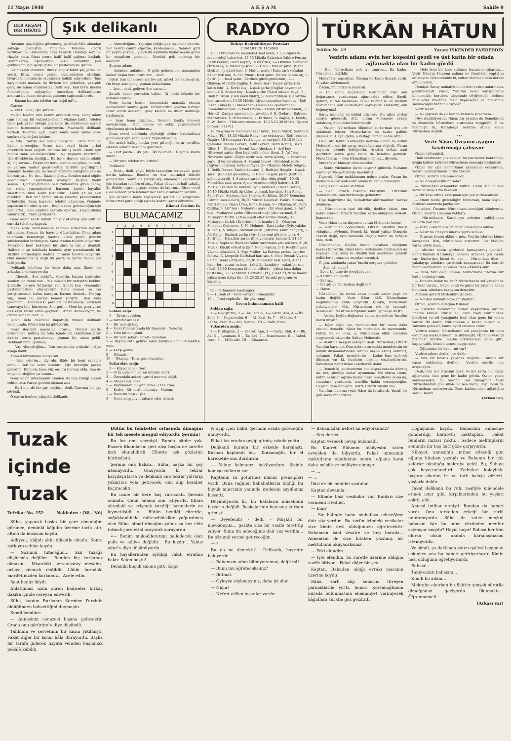11 Mayıs 1940 A K Ş A M Sahife 9
HER AKŞAM
BİR HİKÂYE
Şık delikanlı
Havanın güzelliğine güvenmiş, pardösü filân almadan sokağa çıkmıştım. Tünelden Taksime doğru ilerliyordum. Birdenbire hava karardı. Oldukça sert bir rüzgâr çıktı. Biraz sonra hafif hafif yağmur başladı. Islanmaktan, üşümekten, nezle olmaktan pek çekindiğim için gelişi güzel bir pastahaneye girdim.
Bir masaya oturdum. Burası küçük fakat şık, güzel bir yerdi. Biraz sonra çayımı yudumlarken etrafımı, civardaki masalarda oturanları tedkik ediyordum. Tam karşımdaki masada iki dirhem bir çekirdek, yakışıklı genç bir adam oturuyordu. Üstü başı, hali tavrı sinema filimlerindeki milyarder Amerikan delikanlılarını andıran bu adam bir aralık garsonu çağırarak sordu:
— Kuzum burada telefon var değil mi?...
Garson:
— Evet... dedi, işte şurada...
Meğer telefon tam benim arkamda imiş. Genç adam canı sıkılmış bir vaziyette benim yüzüme baktı. Telefon bana pek yakın olduğu için belki de söyliyeceği şeyleri benim işitmemden çekiniyordu. Maamafih delikanlı ilerledi. Telefonu açtı. Biraz sonra onun yavaş sesle şunları söylediğini işittim:
— Allo... Şaziye sen misin nonoşum... Sana fena bir haber vereceğim. Yarım saat evvel bizim şirket direktörü beni çağırdı. Mühim bir iş verdi. Onun için bugün sana gelemiyeceğim... Ne yapayım yavrum?... İşte direktörün aksiliği... Bu işe o derece canım sıkıldı ki, hiç sorma... Düşün bir kere, seninle ne güzel, ne tatlı, ne şairane saatler geçirecektik. Birlikte geçirdiğimiz zamanın benim için ne kadar kıymetli olduğunu sen de bilirsin ya... Ne ise... Şaziyeciğim... Benden nasıl şüphe edebilirsin?... Hayatımda sevdiğim yegâne kadın sensin... Çocukluğumdan beri rüyalarıma giren çehre, on sekiz yaşımdanberi başımın içinde hayalini yaşattığım sima senin yüzündür... Lâkin ah şu aksi direktör... Ben mi? Şimdi bizim şirketin şubelerinden birindeyim. Sana buradan telefon ediyorum. Önümde yapılacak bir sürü iş var... Bugün sana gelemediğim için beni affet... Seni uzaktan hasretle öperim... Haydi Allaha ısmarladık... Yarın görüşürüz...
Genç adam sanki büyük bir yük atlatmış gibi asık bir suratla telefonu kapattı.
Alçak sesle konuşmasına rağmen sözlerinin hepsini işitmiştim. Sonsuz bir hayrete düşmüştüm. Genç adam telefonda konuştuğu kadına «Ben şimdi şirketin şubelerinden birindeyim. Sana oradan telefon ediyorum. Masamda beni bekleyen bir sürü iş var...» demişti. Halbuki o şu dakikada benimle ayni pastahanede idi. Yüzünü görmediğim kadına buradan telefon ediyordu. Onu masasında iş değil iki pasta ile yarım fincan çay bekliyordu.
Delikanlı telefonu bir kere daha açtı. Şimdi bir arkadaşile konuşuyordu:
— Ahmed... Sen misin?... diyordu, kuzum kardeşim, senden bir ricam var... Pek müşkül bir vaziyette kaldım. Şiddetle paraya ihtiyacım var. Şimdi ben «Yasemin» pastahanesinde oturuyorum. Bana hemen on lira yetiştirmezsen halim haraptır. Kuzum Ahmed... Ne yap yap, bana bu parayı hemen yetiştir... Ben sana gelemem... Cebimdeki paraları pastahaneye verirsem tramvaya bile binemem. Sen getir... Hem bu para yirmi dakikaya kadar elime geçmeli... Aman Ahmedciğim, ne olursa senden olur...»
İkinci defa telefonu kapattığı zaman delikanlı memnundu. Gözlerinin içi gülüyordu.
Biraz ilerideki masasına oturdu. Gözleri saatte beklemeğe, müthiş bir telâş içinde idi. Hakikaten yirmi dakika sonra pastahaneye şişman bir adam geldi. Delikanlı bunu görünce:
— Vay Ahmedciğim... Tam zamanında yetiştin!... diye ayağa kalktı.
Ahmed burnundan soluyarak:
— Rica ederim... diyordu, ikide bir beni rahatsız etme... Bak bu sefer sondur... İşte istediğin parayı getirdim. Bununla bana yüz on lira borcun oldu. Ben de milyoner değilim ya canım...
Genç adam arkadaşının elinden iki beş liralığı alarak cebine attı. Parayı getiren şişman zat:
— Bari ben de bir çay içeyim... dedi. Garsona bir çay söyledi.
O çayını içerken yakışıklı delikanlı:
— Ahmedciğim... Yaptığın iyiliğe pek teşekkür ederim. Sen benim canım ciğerim, kardeşimsin... Senden gizli bir şeyim yoktur... Şimdi iki dakikaya kadar benim güzel bir misafirim gelecek... Kendisi pek mahcup bir kadındır...
Şişman adam:
— Anladım, anladım... O gelir gelmez ben masamdan kalkar başka yere otururum... dedi.
Fakat tam bu sırada içeriye şık, güzel bir kadın girdi. On lirayı alan genç, şişman arkadaşına:
— İşte... dedi, geliyor. Sen savuş!...
Zavallı adam yerinden kalktı. Tâ öteki köşede bir masaya oturdu.
Genç kadın benim karşımdaki masada oturan delikanlının yanına geldi. Biribirlerinin ellerini sıktılar. Biraz sonra delikanlı genç kadına ne diller dökmeğe başlamıştı:
— İnan bana güzelim... Senden başka kimseyi sevmiyorum... Sen benim on sekiz yaşımdanberi rüyalarıma giren kadınsın...
Biraz evvel telefonda söylediği sözleri hatırladıkça gülmemek için kendimi zor zaptediyordum.
Bir aralık kalkıp başka yere gitmeğe karar verdiler. Garson onların hesabını görürken:
— Dört pasta... iki çay... İki telefon!... Deyince kadın sordu:
— Bir yere telefon mu ettiniz?
Delikanlı:
— Evet... dedi, şöyle böyle tanıdığım bir zavallı genç darda kalmış... Benden on lira istetmişti birisile gönderdim. Sonra da parayı alıp almadığını öğrenmek için buradan telefon ettim... Fakat dünyanın hali tuhaf... Şu ileride oturan şişman adamı da tanırım... Biraz evvel o da benden para istemez mi? Tabii kıramadım verdim...
Şık delikanlı böyle söyliyerek gözleri ile sevgilisine biraz evvel para aldığı şişman adamı işaret ediyordu.
Hikmet Feridun Es
BULMACAMIZ
| | 1 | 2 | 3 | 4 | 5 | 6 | 7 | 8 | 9 | 10 |
| --- | --- | --- | --- | --- | --- | --- | --- | --- | --- | --- |
| 1 | | | | | | | | | | |
| 2 | | | | | | | | | | |
| 3 | | | | | | | | | | |
| 4 | | | | | | | | | | |
| 5 | | | | | | | | | | |
| 6 | | | | | | | | | | |
| 7 | | | | | | | | | | |
| 8 | | | | | | | | | | |
| 9 | | | | | | | | | | |
| 10 | | | | | | | | | | |
Soldan sağa:
1 — Tavassut eden.
2 — taznifat arabası.
3 — Bir nevi şirket.
4 — Tersi Yunanistanda bir limandır - General.
5 — Yılın birinci günü.
6 — Bir nevi şekerli çörek - Zeveban.
7 — Başına «M» gelirse mani söyliyen olur - Almaktan emir.
8 — Karşı gelme.
9 — Nüvazis.
10 — Gözyaşı - Tersi gece kuşudur.
Yukarıdan aşağı:
1 — Küşad eder - Derd.
2 — Orta çağa son veren intibah devri.
3 — Omuzdaki askeri işareti mevcud değil.
4 — Ateşlenmiş ocak.
5 — Bayramdan bir gün evvel - Bina etme.
6 — Keder - Bir harfin okunuşu - Matem.
7 — İbadetin başı - İştial.
8 — Tersi meşguliyet taharri eder demek-
RADYO
Türkiye Radyodifüzyon Postaları
CUMARTESİ 11/5/940
13,30 Program ve memleket saat ayarı, 13,35 Ajans ve meteoroloji haberleri, 13,50 Müzik: Çalanlar: Fahire Fersan, Refik Fersan, Fahri Kopuz, Basri Üfler, 1— Okuyan: Semahat Özdenses, 1- Mahur peşrevi, 2- Dede - Mahur şarkı: (Sana lâyık mı ey güzel ten), 3- Mahur şarkı: (Saba tarfı vefadan haber yok mu), 4- Sel. Pınar - Rast şarkı: (Yalnız benim ol), 5- Şerif İçli - Rast şarkı: (Gittikçe güzel gözlerinin), 2— Okuyan: Mustafa Çağlar, 1- Şevki bey - Uşşak şarkı: (Bir katre için), 2- Şevki bey - Uşşak şarkı: (Dağlar dayanmaz eninle), 3- Ahmet bey - Uşşak şarkı: (Nasıl çıksam başa), 4- Halk türküsü: (Sarı mavi yıldız), 5- Halk türküsü: (Sarardım ben sarardım), 14,30 Müzik: Riyaseticumhur bandosu: (Şef: İhsan Künçer), 1- Massenet - Herodiade operasından Romalılar korosu. 2- Paul Lincke - Amina (Mısır serenadı), 3- Hérold - Zampa operasından uvertür, 4- B. Godard - Şalrane manzaralar: 1- Ormanlarda; 2- Kırlarda; 3- Dağda; 4- Köyde, 5- W. Halim - Türk entermezzosu. 15,15-15,30 Müzik: Operet potpurileri (Pl.)
18 Program ve memleket saat ayarı, 18,05 Müzik: Senfonik Müzik (Pl.), 18,30 Müzik: Radyo caz orkestrası (Şef: İbrahim Özgür), 19 Konuşma (Yurt bilgisi ve sevgisi), 19,15 Müzik, Çalanlar: Fahire Fersan, Refik Fersan, Fahri Kopuz, Basri Üfler, 1— Okuyan: Necmi Rıza Ahıskan, 1- Arif bey - Nihavend şarkı: (Ben buyi vefa bekler iken), 2- Arif bey - Nihavend şarkı: (Söyle nedir baisi zarın gönlü), 3- Ferahnak şarkı: (Hoş varatmış), 4- Kanuni Reşad - Ferahnak şarkı: (Ağyar ile dalmış zevku sefaya), 2— Okuyan: Melek Tokgöz, 1- Refik Fersan: Tanbur taksimi, 2- Bedriye Hoşgör - Uşşak şarkı: (Gel aşık gücenme), 3- Dede - Uşşak şarkı: (Gitti de gelmeyiverdi), 4- Suzinak şarkı: (Zar oldu gönül), 19,45 Memleket saat ayarı, Ajans ve meteoroloji haberleri, 20 Müzik: Trabzon ve havalisi oyun havaları - Hasan Sözeri, 20,10 Müzik: Halk türküleri ve kaşık havaları, Sarı Recep, Sadi Yaver Ataman, Aziz Şenses, Ali Erbaş, 20,30 Konuşma (Günün meseleleri), 20,50 Müzik: Çalanlar: Fahire Fersan, Fahri Kopuz, Basri Üfler, Refik Fersan, 1— Okuyan: Mustafa Çağlar, 1- Arif bey - Muhayyer şarkı: (Ey ateşi gam), 2- Arif bey - Muhayyer şarkı: (İltimas etmeğe yâre varınız), 3- Muhayyer türkü: (Efem şimdi eller sözüne kandı), 4- Muhayyer türkü: (Evlerimin önü handır), 2— Okuyan: Semahat Özdenses, 1- N. Mehmet - Rast şarkı: (Öyle yakdın ki beni), 2- Tatyos - Suzinak şarkı: (Atfetme sakın hançeri), 3- Ali Galip - Suzinak şarkı: (Bir lâhza seni görmek için), 4- Şerif İçli - Hicazkâr şarkı: (Çok yosmalar kandırır), 21,20 Müzik: Soprano Hüdadat Şakir tarafından şan soloları, 21,45 Müzik: Küçük orkestra (Şef: Necip Aşkın), 1- F. Recktenwald: Viyana müzikleri, 2- Pepi Müller: La Paloma şarkısı üzerine fantezi, 3- Leopold: Karlsbad hatırası, 4- Nice Dostal: Viyana, Selâm Sana! (Potpuri), 22,30 Memleket saat ayarı, Ajans haberleri, ziraat, esham - tahvilât, kambiyo - nukut borsası (fiat), 22,50 Konuşma (Ecnebi dillerde - yalnız kısa dalga postasile), 22,50 Müzik: Cazband (Pl.), (Saat 23,20 ye kadar yalnız uzun dalga ile), 23,25-23,30 Yarınki program ve kapanış.
tir - Parlamanın başlangıcı.
9 — Hubub et - Tersi cereyan etmemiştir.
10 — Tersi cephedir - Bir göz rengi.
Geçen bulmacamızın halli
Soldan sağa:
1 — Değiştirme, 2 — İsal, Acaib, 3 — Şarkı, Alla, 4 — İri, Zola, 5 — Kepazeedin, 6 — At, Kart, İc, 7 — Münire, 8 — Lahza, Azat, 9 — Ani, Nemad, 10 — Nallı, Emel.
Yukarıdan aşağı:
1 — Dişikaplan, 2 — Esaret, Ana, 3 — Garip, Ehil, 4 — İlk, Ak, 5 — İşzamanı, 6 — Ta, Erü, 7 — İcazetname, 8 — Ralod, İzam, 9 — Millirade, 10 — Ebaancet.
TÜRKÂN HÂTUN
Tefrika: No. 59 Yazan: İSKENDER FAHREDDİN
Vezirin adamı evin her köşesini gezdi ve üst katta bir odada ağlamakta olan bir kadın gördü
— Ben Nûrucihanı çok iyi tanırım... Bu kadın, Nûrucihan değildir.
Muhafızlar şaşırdılar. Özcana herkesin itimadı vardı. O, yalan söylemezdi.
Özcan, muhafızlara yalvardı:
— Bu kadın suçsuzdur. Nûrucihan diye onu boğarsanız, yurdumuza uğursuzluk çöker. Haydi, gidiniz, sultan Mehmede haber veriniz ve bu kadının Nûrucihana çok benzediğini söyleyiniz. Günahtır, onu boğmayınız!
Saray muhafızı tereddüd ediyordu. Bir atlıyı derhal saraya gönderdi. Atlı, sultan Mehmede vakayı anlatınca, hükümdar hiddetlendi:
— Özcan, Nûrucihanı ölümden kurtarmak için sizi aldatmak istiyor. Memurlarım bu kadar gaflete düşmezler. Haydi gidin, o kaltağı hemen nehre atın!
Dedi, atlı tekrar Karaderya nehrine döndü ve sultan Mehmedin emrini saray muhafızlarına söyledi. Özcan kayanın dibinde bekliyordu. Aradan birkaç saat geçtikten sonra genç kadın da kendine gelmişti. Muhafızlara: — Ben Nûrucihan değilim... diyordu.
Muhafızlar kimseyi dinlemediler:
— Senin yüzünden bizim başımız gidecek. Sultanın emrini yerine getirmeğe mecburuz.
Diyerek, ölüm mahkûmunu nehre attılar. Özcan bu hâdiseden çok müteessir olmuş ve evine dönmüştü.
Genç akıdın nehre atılırken:
— Ben, Otrarlı Yusufun karısıyım... Otrardan Semerkanda, onu kurtamağa gelmiştim.
Diye bağırdıysa da, muhafızlar aldırmadılar. Saraya dönünce:
— Nûrucihanın işini bitirdik, dediler, fakat, onu nehre atarken Otrarlı Yusufun karısı olduğunu söyledi. İnanmadık.
Vezir Nâsır bunu duyunca sultan Mehmede koştu:
— Nûrucihan boğulurken, Otrarlı Yusufun karısı olduğunu söylemiş. Demek ki, Yusuf yalnız Cengizin casusu değil, ayni zamanda Güçlük hanın da hafiyesi imiş, dedi.
Nûrucihanın, Güçlük hanın akrabası olduğunu herkes biliyordu. Nâsır bunu söylemekle hükümdarı da şüpheye düşürmüş ve Güçlük han aleyhinde şiddetli tedbirler alınmasına meydan vermişti.
O gün, zindanda yatan Yusufu sorguya çektiler:
— Sen evli misin?
— Evet. Üç tane de çocuğum var.
— Karının adı nedir?
— Sahra...
— Bir adı da Nurucihan değil mi?
— Hayır.
Nûrucihan, üç çocuk anası olacak kadar yaşlı bir kadın değildi. Vezir Nâsır hâlâ Nûrucihanın boğulduğunu iddia ediyordu. Çünkü, Nûrucihanı yakalıyanlar: «Biz, Nûrucihanı çok iyi tanırız!» demişlerdi. Nâsır bu sorgudan sonra, şüpheye düştü:
— Acaba, boğdurduğumuz kadın, gerçekten Yusufun karısı mıydı?
— Eğer böyle ise, memleketten bir casus daha eksildi, demekti. Nâsır bu neticeden de memnundu. Fakat, ne de olsa, o, Nûrucihanı ölüm cezasına çarptırmak istiyordu. Sultan Mehmede:
— Yusuf da herşeyi saklıyor, dedi. Nûrucihan, Otrarlı Yusufun karısıdır. Onu nehre attırmakla memleketin en büyük düşmanlarından birinin başını ezmiş oldunuz, sultanım! Fakat, memlekette o kadar başı ezilecek düşman var ki, bunların hepsini cezalandırırsak, Karaderya nehri insan cesedlerile dolar.
— Demek ki, yurdumuzun her köşesi casusla dolmuş da, biz, şimdiye kadar uyumuşuz. Ne olursa olsun, bütün nehirler ağzına kadar insan cesedlerile dolsa da, casuslara yurdumda teneffüs hakkı vermiyeceğim. Hepsini geberteceğim. Hattâ Otrarlı Yusufu bile...
Yusufun idamına vezir Nâsır da taraftardı. Yusuf, bir gün saray muhafızına:
— Hele beni bir kere sultanın huzuruna çıkarınız... Vezir Nâsırın Harzem şahına ne fenalıklar yaptığını anlatayım. Göreceksiniz ki, sultan Mehmed beni derhal affedecektir.
Demişti. Saray muhafızı bu sözleri vezire anlatmakta gecikmemişti. Nâsır, Yusufun neler söyliyeceğini bilmemekle beraber, aleyhinde söyliyeceği sözlerin hükümdar üzerinde tesir yapacağını ve mevkiinin sarsılacağını tahmin ediyordu.
Vezir Nâsır:
— Ne yapsam da şu herifin kafasını koparsam...
Diye düşünüyordu. Nâsır, bir yandan da Semekrand ve civarında Nûrucihanı aratmakla meşguldü. O da inanmıştı ki, Karaderya nehrine atılan kadın Nûrucihan değildi.
***
Vezir Nâsır, Özcanın ayağını kaydırmağa çalışıyor
Özcan iyileşmişti.
Halk tarafından çok sevilen bu yurdsever kahraman, ayağa kalkar kalkmaz Nûrucihanı aramağa başlamıştı.
Özcan bir gün Semerkand çarşısında dolaşırken, vezirin adamlarından birine rasladı.
Özcan, vezirin adamına sordu:
— Ne dolaşıyorsun burada?
— Nûrucihanı aramaktan bıktım. Onun izini bulana vezir bir kese altın verecek.
— Bir kese altına kavuşmak için çok yorulacaksın!
— Onun nerde gizlendiğini biliyorsan, bana böyle... Altınları aramızda paylaşırız.
Bu adam, Özcanın Nûrucihanı sevdiğini bilmiyordu. Özcan, vezirin adamına yaklaştı:
— Nûrucihanın Karaderya nehrine atıldığından haberin yok mu?
— Vezir, o kadının Nûrucihan olmadığını biliyor.
— Nâsır bu cinayeti bilerek yaptı demek?!
— Orasına benim aklım ermez. Vezirin işlerine kimse karışamaz. Ben, Nûrucihanı arıyorum. Bir bildiğin varsa, söyle bana...
— Altınlar senin gözlerini kamaştırmış galiba?! Semerkandda Karaderya nehrine atılacak çok casus var. Bunlardan birini de sen — Nûrucihan diye — yakalayıp, altınlara çarçabuk kavuşursun! Bu suretle memleketimizden bir casus daha eksilmiş olur.
— Fena fikir değil amma, Nûrucihana üzerine bir kadın bulamıyorum.
— Bundan kolay ne var? Nûrucihanın sol yanağında bir beni vardır... Böyle benli ve güzel bir yabancı kadın bulursan, altınlara kavuştun demektir.
Adamın gözleri birdenbire ışıldadı:
— Nerden bulmalı böyle bir kadını?...
Özcan, adamın kulağına fısıldadı:
— Rikistan meydanına bakan köşklerden birinde İmadın annesi oturur. Bu evde tıpkı Nûrucihana benziyen ve sol yanağında beni olan genç bir kadın vardır. Bu kadın, Nûrucihana o kadar benzer ki... Yanyana gelseler, kimse ayırd edemez onları.
Vezirin adamı, Nûrucihanın sol yanağında bir beni olduğunu başkalarından da duymuştu. Özcânın verdiği malûmat üzerine İmadın Rikistandaki evine gitti, kapıyı çaldı. İmadın annesi kapıyı açtı:
— Oğlumdan bir haber mi var?
Vezirin adamı derhal eve daldı:
— Size bir fenalık yapacak değilim... Burada bir casus saklanmış dediler... Vezirin emrile onu arıyacağım.
Dedi, evin her köşesini gezdi ve üst katta bir odada ağlamakta olan genç bir kadın gördü. Özcan yalan söylememişti, bu kadının sol yanağında tıpkı Nûrucihanınki gibi siyah bir ben vardı. Boyu bosu da Nûrucihanı andırıyordu. Genç kadına niçin ağladığını sordu. Kadın:
(Arkası var)
Tuzak içinde Tuzak
Tefrika: No. 152 Nakleden : (Vâ - Nû)
Süha, yapacak başka bir çare olmadığını görünce, deminki kâğıdın üzerine tarih attı; altına da imzasını koydu.
Adliyeci, kâğıdı aldı; dikkatle okudu. Sonra katlayıp cebine koydu.
— Sözümü tutacağım... Sizi tuzağa düşürmüş değilim... Benden hiç korkunuz olmasın... Mısırdaki kervansaray meselesi ortaya çıkacak değildir. Lâkin buradaki marifetinizden korkunuz... Acele edin..
Saat henüz ikiydi.
Anlatılması uzun süren hadiseler birkaç dakika içinde cereyan ediverdi.
Süha, kaptan Burhanın Şermine Pervinin öldüğünden bahsettiğini duymuştu.
Kendi kendine:
— Annesinin cenazesi başına gidecektir. Orada onu görürüm!» diye düşündü.
Talihinin ve servetinin bir kısmı yıkılmıştı. Fakat diğer bir kısmı hâlâ duruyordu. Başka bir tarafa giderek hayata veniden başlamak pekâlâ kabildi.
Bütün bu felâketler ortasında dimağını bir tek mesele meşgul ediyordu: Şermin!
Bu kız onu sevmişti. Bunda şüphe yok. Esasen ithamlarını geri alışı başka ne suretle izah olunabilirdi. Elbette aşk gözlerini bürümüştü.
Şermin ona kalsın... Süha, başka bir şey istemiyordu. Umuyordu ki tekrar karşılaşırlarsa ve delikanlı ona tekrar yalvarıp yakarırsa yola getirecek, onu alıp beraber kaçıracaktı.
Bu usule bir kere baş vuracaktı. Şermin onundu. Onun adama sını istiyordu. Elinin altındaki ve erişmek istediği hazinelerin en kıymetlisidi o... Bütün benliği cürettle, soğukkanlılıkla, mütesebbislikle yuğurulmuş olan Süha, şimdi dimağını yalnız şu kızı elde tutmak çarelerini arayarak yoruyordu.
«— Benim mukadderatımı halledecek olan polis ve adliye değildir... Bu kızdır... Yalnız odur!» diye düşünüyordu.
Bu hayallerinden ayıldığı vakit, etrafına baktı: Salon boştu!
Deminki küçük salona gitti. Kapı-
yı açıp içeri baktı. Şermini orada göreceğini umuyordu.
Fakat kız oradan geçip gitmiş; odada yoktu.
Delikanlı burada bir erkekle karşılaştı. Burhan kaptandı bu... Korsanoğlu, bir el hareketile onu durdurdu.
— Yalnız kalmanızı bekliyordum. Sizinle konuşacaklarım var.
Kaptanın su götürmez namus prensipleri vardı. Buna rağmen kabahatlerini bildiği bu büyük mücrimin yanında iradesini zayıflamış hissetti.
Düşünüyordu ki, bu hataların müsebbibi bizzat o değildi. Başkalarının hatasına kurban gitmişti.
— Beyefendi! - dedi. - Müşkül bir mevkideyim... Şarkta size bir vazife terettüp ediyor. Bunu ifa edeceğime dair söz verdim... Bu sözümü yerine getireceğim.
— ?
Bu da ne demekti?... Delikanlı, hayretle bakıyordu.
— Babanızın adını bilmiyorsunuz, değil mi?
— Bunu mu öğreteceksiniz?
— İhtimal.
— Öyleyse söylemeyiniz, daha iyi olur.
— Niçin?
— Nefret edilen insanlar vardır.
— Babanızdan nefret mi ediyorsunuz?
— Son derece.
Kaptan verecek cevap bulamadı.
Bu Kudret Sühanın hikâyesini zaten evvelden de biliyordu. Fakat annesinin mektubunu okuduktan sonra, oğlana karşı daha müşfik ve mülâyim olmuştu.
— ...
— ...
İkisi de bir müddet sustular.
Kaptan devamla:
— Elimde bazı vesikalar var. Bunları size vermemi istediler.
— Kim?
— Sır halinde bunu muhafaza edeceğime dair söz verdim. Bu zarfın içindeki vesikalar size kimin nesi olduğunuzu öğretecektir. Babanızın ismi vesaire ve hep burada... Annenizin de size hitaben yazılmış bir mektubunu okuyacaksınız.
— Peki efendim.
— İşte efendim, bu suretle üzerime aldığım vazife bitiyor... Fakat diğer bir şey...
Kaptan, Bahadan aldığı evrakı masanın üzerine koydu.
Süha, zarfı alıp kenarını titreyen parmaklarile yırttı. Sonra, Korsanoğlunun burada bulunmasına ehemmiyet vermiyerek kâğıdlara süratle göz gezdirdi.
Doğuşunun kaydı... Babasının annesine gönderdiği hararetli mektuplar... Fakat bunların imzası yoktu... Sadece mektupların sonunda bir baş harf göze çarpıyordu.
Nihayet, annesinin intihar edeceği gün oğluna hitaben yazdığı ve Bahanın bir çok seferler okuduğu mektuba geldi. Bu, Sühayı çok heyecanlandırdı. Kadınları kolaylıkla baştan çıkaran iri ve tatlı bakışlı gözleri, yaşlarla doldu.
Fakat delikanlı bu ruhi zaafiyle mücadele etmek ister gibi, kirpiklerinden bu yaşları söktü, aldı.
Annesi intihar etmişti. Bundan da haberi vardı. Onu terkeden erkeği bir türlü unutamıyordu. Süha da zaten meçhul babasını işte bu anne yüzünden menfur saymıyor muydu? Hayır, hayır! Babası her kim olursa olsun onunla karşılaşmasını istemiyordu.
Ve şimdi, şu dakikada zaten gailesi başından aşkınken ona bu haberi getiriyorlardı: Kimin nesi olduğunu öğretiyorlardı.
Babası!...
Tanıyacaktı babasını...
Kimdi bu adam...
Mektubu okurken bu fikirler şimşek süratile dimağından geçiyordu. Okumakta... Öğrenmemeli...
(Arkası var)